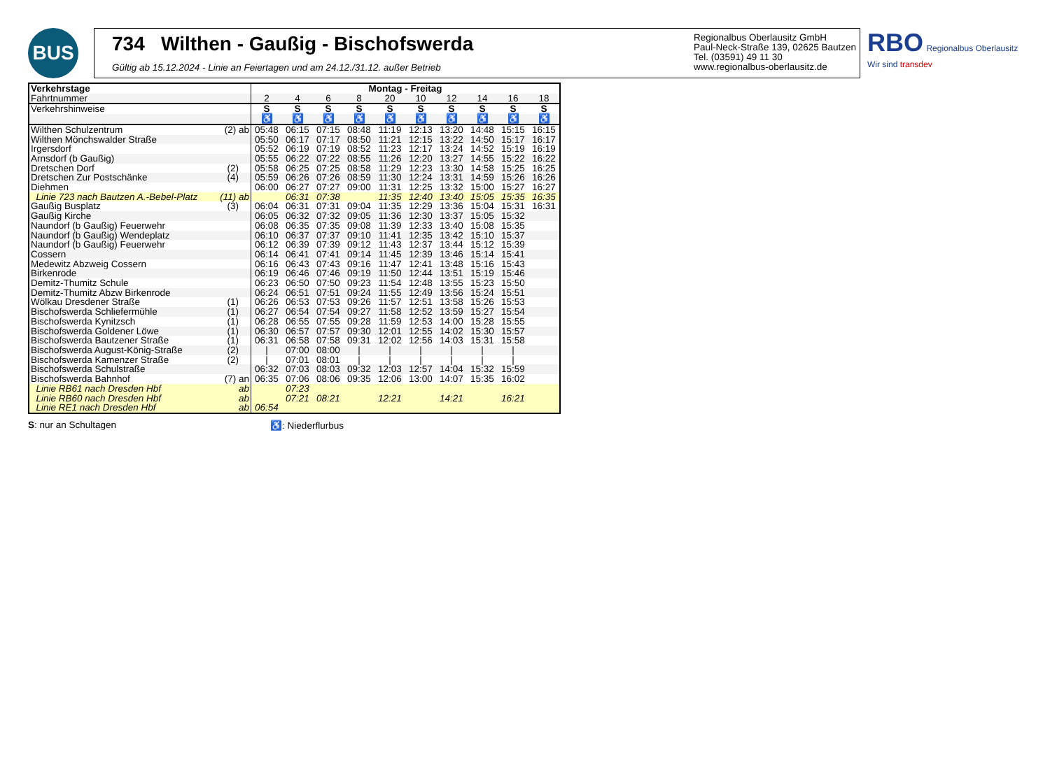BUS
734 Wilthen - Gaußig - Bischofswerda
Gültig ab 15.12.2024 - Linie an Feiertagen und am 24.12./31.12. außer Betrieb
Regionalbus Oberlausitz GmbH
Paul-Neck-Straße 139, 02625 Bautzen
Tel. (03591) 49 11 30
www.regionalbus-oberlausitz.de
RBO Regionalbus Oberlausitz
Wir sind transdev
| Verkehrstage | Montag - Freitag | | | | | | | | | |
| --- | --- | --- | --- | --- | --- | --- | --- | --- | --- | --- |
| Fahrtnummer | 2 | 4 | 6 | 8 | 20 | 10 | 12 | 14 | 16 | 18 |
| Verkehrshinweise | S | S | S | S | S | S | S | S | S | S |
| | ♿ | ♿ | ♿ | ♿ | ♿ | ♿ | ♿ | ♿ | ♿ | ♿ |
| Wilthen Schulzentrum (2) ab | 05:48 | 06:15 | 07:15 | 08:48 | 11:19 | 12:13 | 13:20 | 14:48 | 15:15 | 16:15 |
| Wilthen Mönchswalder Straße | 05:50 | 06:17 | 07:17 | 08:50 | 11:21 | 12:15 | 13:22 | 14:50 | 15:17 | 16:17 |
| Irgersdorf | 05:52 | 06:19 | 07:19 | 08:52 | 11:23 | 12:17 | 13:24 | 14:52 | 15:19 | 16:19 |
| Arnsdorf (b Gaußig) | 05:55 | 06:22 | 07:22 | 08:55 | 11:26 | 12:20 | 13:27 | 14:55 | 15:22 | 16:22 |
| Dretschen Dorf (2) | 05:58 | 06:25 | 07:25 | 08:58 | 11:29 | 12:23 | 13:30 | 14:58 | 15:25 | 16:25 |
| Dretschen Zur Postschänke (4) | 05:59 | 06:26 | 07:26 | 08:59 | 11:30 | 12:24 | 13:31 | 14:59 | 15:26 | 16:26 |
| Diehmen | 06:00 | 06:27 | 07:27 | 09:00 | 11:31 | 12:25 | 13:32 | 15:00 | 15:27 | 16:27 |
| Linie 723 nach Bautzen A.-Bebel-Platz (11) ab | | 06:31 | 07:38 | | 11:35 | 12:40 | 13:40 | 15:05 | 15:35 | 16:35 |
| Gaußig Busplatz (3) | 06:04 | 06:31 | 07:31 | 09:04 | 11:35 | 12:29 | 13:36 | 15:04 | 15:31 | 16:31 |
| Gaußig Kirche | 06:05 | 06:32 | 07:32 | 09:05 | 11:36 | 12:30 | 13:37 | 15:05 | 15:32 | |
| Naundorf (b Gaußig) Feuerwehr | 06:08 | 06:35 | 07:35 | 09:08 | 11:39 | 12:33 | 13:40 | 15:08 | 15:35 | |
| Naundorf (b Gaußig) Wendeplatz | 06:10 | 06:37 | 07:37 | 09:10 | 11:41 | 12:35 | 13:42 | 15:10 | 15:37 | |
| Naundorf (b Gaußig) Feuerwehr | 06:12 | 06:39 | 07:39 | 09:12 | 11:43 | 12:37 | 13:44 | 15:12 | 15:39 | |
| Cossern | 06:14 | 06:41 | 07:41 | 09:14 | 11:45 | 12:39 | 13:46 | 15:14 | 15:41 | |
| Medewitz Abzweig Cossern | 06:16 | 06:43 | 07:43 | 09:16 | 11:47 | 12:41 | 13:48 | 15:16 | 15:43 | |
| Birkenrode | 06:19 | 06:46 | 07:46 | 09:19 | 11:50 | 12:44 | 13:51 | 15:19 | 15:46 | |
| Demitz-Thumitz Schule | 06:23 | 06:50 | 07:50 | 09:23 | 11:54 | 12:48 | 13:55 | 15:23 | 15:50 | |
| Demitz-Thumitz Abzw Birkenrode | 06:24 | 06:51 | 07:51 | 09:24 | 11:55 | 12:49 | 13:56 | 15:24 | 15:51 | |
| Wölkau Dresdener Straße (1) | 06:26 | 06:53 | 07:53 | 09:26 | 11:57 | 12:51 | 13:58 | 15:26 | 15:53 | |
| Bischofswerda Schliefermühle (1) | 06:27 | 06:54 | 07:54 | 09:27 | 11:58 | 12:52 | 13:59 | 15:27 | 15:54 | |
| Bischofswerda Kynitzsch (1) | 06:28 | 06:55 | 07:55 | 09:28 | 11:59 | 12:53 | 14:00 | 15:28 | 15:55 | |
| Bischofswerda Goldener Löwe (1) | 06:30 | 06:57 | 07:57 | 09:30 | 12:01 | 12:55 | 14:02 | 15:30 | 15:57 | |
| Bischofswerda Bautzener Straße (1) | 06:31 | 06:58 | 07:58 | 09:31 | 12:02 | 12:56 | 14:03 | 15:31 | 15:58 | |
| Bischofswerda August-König-Straße (2) | / | 07:00 | 08:00 | / | / | / | / | / | / | |
| Bischofswerda Kamenzer Straße (2) | / | 07:01 | 08:01 | / | / | / | / | / | / | |
| Bischofswerda Schulstraße | 06:32 | 07:03 | 08:03 | 09:32 | 12:03 | 12:57 | 14:04 | 15:32 | 15:59 | |
| Bischofswerda Bahnhof (7) an | 06:35 | 07:06 | 08:06 | 09:35 | 12:06 | 13:00 | 14:07 | 15:35 | 16:02 | |
| Linie RB61 nach Dresden Hbf ab | | 07:23 | | | | | | | | |
| Linie RB60 nach Dresden Hbf ab | | 07:21 | 08:21 | | 12:21 | | 14:21 | | 16:21 | |
| Linie RE1 nach Dresden Hbf ab | 06:54 | | | | | | | | | |
S: nur an Schultagen ♿: Niederflurbus